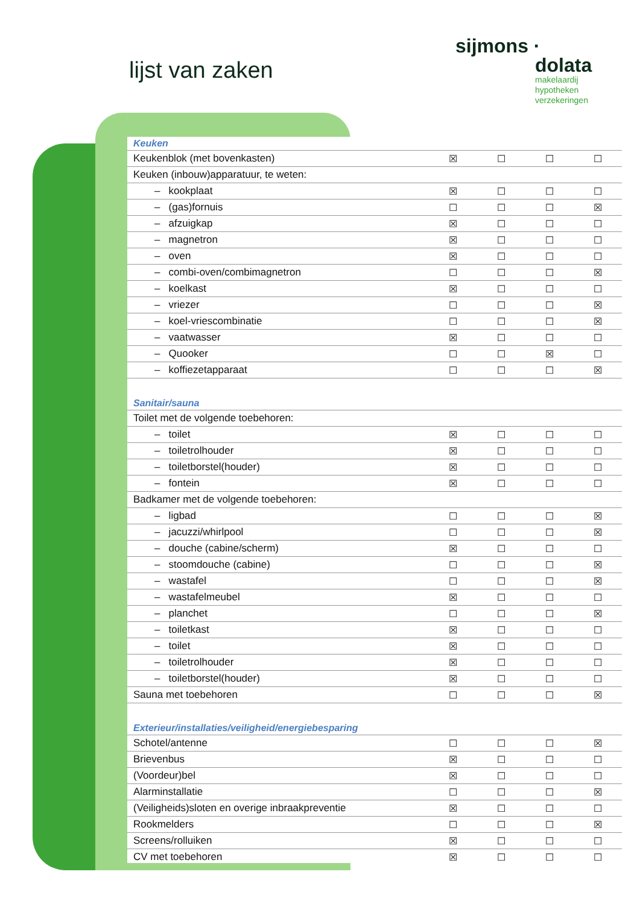lijst van zaken
sijmons ·
dolata
makelaardij
hypotheken
verzekeringen
| Keuken | | | | |
| Keukenblok (met bovenkasten) | ☒ | ☐ | ☐ | ☐ |
| Keuken (inbouw)apparatuur, te weten: | | | | |
| – kookplaat | ☒ | ☐ | ☐ | ☐ |
| – (gas)fornuis | ☐ | ☐ | ☐ | ☒ |
| – afzuigkap | ☒ | ☐ | ☐ | ☐ |
| – magnetron | ☒ | ☐ | ☐ | ☐ |
| – oven | ☒ | ☐ | ☐ | ☐ |
| – combi-oven/combimagnetron | ☐ | ☐ | ☐ | ☒ |
| – koelkast | ☒ | ☐ | ☐ | ☐ |
| – vriezer | ☐ | ☐ | ☐ | ☒ |
| – koel-vriescombinatie | ☐ | ☐ | ☐ | ☒ |
| – vaatwasser | ☒ | ☐ | ☐ | ☐ |
| – Quooker | ☐ | ☐ | ☒ | ☐ |
| – koffiezetapparaat | ☐ | ☐ | ☐ | ☒ |
| Sanitair/sauna | | | | |
| Toilet met de volgende toebehoren: | | | | |
| – toilet | ☒ | ☐ | ☐ | ☐ |
| – toiletrolhouder | ☒ | ☐ | ☐ | ☐ |
| – toiletborstel(houder) | ☒ | ☐ | ☐ | ☐ |
| – fontein | ☒ | ☐ | ☐ | ☐ |
| Badkamer met de volgende toebehoren: | | | | |
| – ligbad | ☐ | ☐ | ☐ | ☒ |
| – jacuzzi/whirlpool | ☐ | ☐ | ☐ | ☒ |
| – douche (cabine/scherm) | ☒ | ☐ | ☐ | ☐ |
| – stoomdouche (cabine) | ☐ | ☐ | ☐ | ☒ |
| – wastafel | ☐ | ☐ | ☐ | ☒ |
| – wastafelmeubel | ☒ | ☐ | ☐ | ☐ |
| – planchet | ☐ | ☐ | ☐ | ☒ |
| – toiletkast | ☒ | ☐ | ☐ | ☐ |
| – toilet | ☒ | ☐ | ☐ | ☐ |
| – toiletrolhouder | ☒ | ☐ | ☐ | ☐ |
| – toiletborstel(houder) | ☒ | ☐ | ☐ | ☐ |
| Sauna met toebehoren | ☐ | ☐ | ☐ | ☒ |
| Exterieur/installaties/veiligheid/energiebesparing | | | | |
| Schotel/antenne | ☐ | ☐ | ☐ | ☒ |
| Brievenbus | ☒ | ☐ | ☐ | ☐ |
| (Voordeur)bel | ☒ | ☐ | ☐ | ☐ |
| Alarminstallatie | ☐ | ☐ | ☐ | ☒ |
| (Veiligheids)sloten en overige inbraakpreventie | ☒ | ☐ | ☐ | ☐ |
| Rookmelders | ☐ | ☐ | ☐ | ☒ |
| Screens/rolluiken | ☒ | ☐ | ☐ | ☐ |
| CV met toebehoren | ☒ | ☐ | ☐ | ☐ |